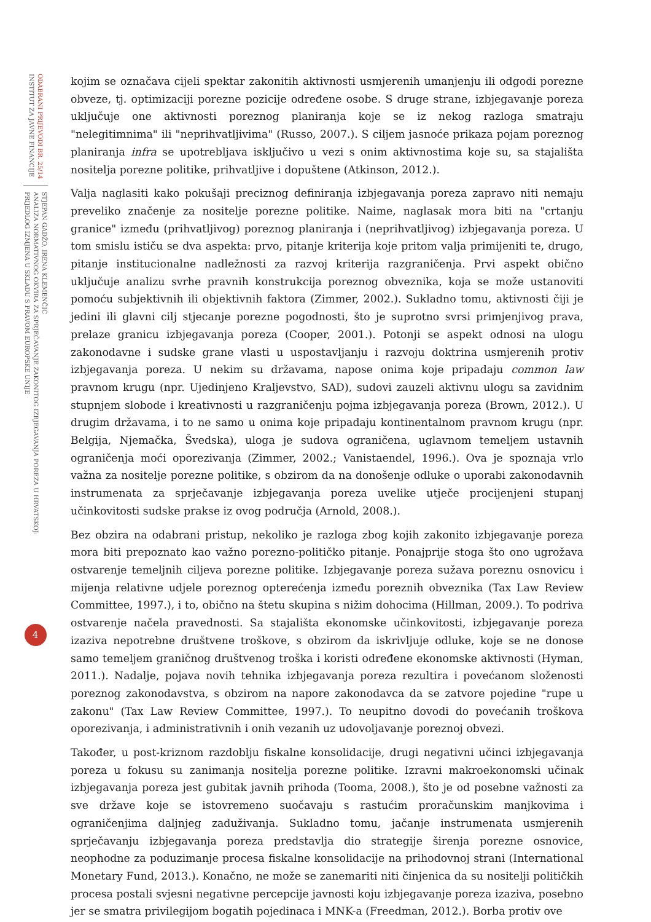ODABRANI PRIJEVODI BR. 25/14
INSTITUT ZA JAVNE FINANCIJE
STJEPAN GADŽO, IRENA KLEMENČIĆ
ANALIZA NORMATIVNOG OKVIRA ZA SPRJEČAVANJE ZAKONITOG IZBJEGAVANJA POREZA U HRVATSKOJ:
PRIJEDLOG IZMJENA U SKLADU S PRAVOM EUROPSKE UNIJE
4
kojim se označava cijeli spektar zakonitih aktivnosti usmjerenih umanjenju ili odgodi porezne obveze, tj. optimizaciji porezne pozicije određene osobe. S druge strane, izbjegavanje poreza uključuje one aktivnosti poreznog planiranja koje se iz nekog razloga smatraju "nelegitimnima" ili "neprihvatljivima" (Russo, 2007.). S ciljem jasnoće prikaza pojam poreznog planiranja infra se upotrebljava isključivo u vezi s onim aktivnostima koje su, sa stajališta nositelja porezne politike, prihvatljive i dopuštene (Atkinson, 2012.).
Valja naglasiti kako pokušaji preciznog definiranja izbjegavanja poreza zapravo niti nemaju preveliko značenje za nositelje porezne politike. Naime, naglasak mora biti na "crtanju granice" između (prihvatljivog) poreznog planiranja i (neprihvatljivog) izbjegavanja poreza. U tom smislu ističu se dva aspekta: prvo, pitanje kriterija koje pritom valja primijeniti te, drugo, pitanje institucionalne nadležnosti za razvoj kriterija razgraničenja. Prvi aspekt obično uključuje analizu svrhe pravnih konstrukcija poreznog obveznika, koja se može ustanoviti pomoću subjektivnih ili objektivnih faktora (Zimmer, 2002.). Sukladno tomu, aktivnosti čiji je jedini ili glavni cilj stjecanje porezne pogodnosti, što je suprotno svrsi primjenjivog prava, prelaze granicu izbjegavanja poreza (Cooper, 2001.). Potonji se aspekt odnosi na ulogu zakonodavne i sudske grane vlasti u uspostavljanju i razvoju doktrina usmjerenih protiv izbjegavanja poreza. U nekim su državama, napose onima koje pripadaju common law pravnom krugu (npr. Ujedinjeno Kraljevstvo, SAD), sudovi zauzeli aktivnu ulogu sa zavidnim stupnjem slobode i kreativnosti u razgraničenju pojma izbjegavanja poreza (Brown, 2012.). U drugim državama, i to ne samo u onima koje pripadaju kontinentalnom pravnom krugu (npr. Belgija, Njemačka, Švedska), uloga je sudova ograničena, uglavnom temeljem ustavnih ograničenja moći oporezivanja (Zimmer, 2002.; Vanistaendel, 1996.). Ova je spoznaja vrlo važna za nositelje porezne politike, s obzirom da na donošenje odluke o uporabi zakonodavnih instrumenata za sprječavanje izbjegavanja poreza uvelike utječe procijenjeni stupanj učinkovitosti sudske prakse iz ovog područja (Arnold, 2008.).
Bez obzira na odabrani pristup, nekoliko je razloga zbog kojih zakonito izbjegavanje poreza mora biti prepoznato kao važno porezno-političko pitanje. Ponajprije stoga što ono ugrožava ostvarenje temeljnih ciljeva porezne politike. Izbjegavanje poreza sužava poreznu osnovicu i mijenja relativne udjele poreznog opterećenja između poreznih obveznika (Tax Law Review Committee, 1997.), i to, obično na štetu skupina s nižim dohocima (Hillman, 2009.). To podriva ostvarenje načela pravednosti. Sa stajališta ekonomske učinkovitosti, izbjegavanje poreza izaziva nepotrebne društvene troškove, s obzirom da iskrivljuje odluke, koje se ne donose samo temeljem graničnog društvenog troška i koristi određene ekonomske aktivnosti (Hyman, 2011.). Nadalje, pojava novih tehnika izbjegavanja poreza rezultira i povećanom složenosti poreznog zakonodavstva, s obzirom na napore zakonodavca da se zatvore pojedine "rupe u zakonu" (Tax Law Review Committee, 1997.). To neupitno dovodi do povećanih troškova oporezivanja, i administrativnih i onih vezanih uz udovoljavanje poreznoj obvezi.
Također, u post-kriznom razdoblju fiskalne konsolidacije, drugi negativni učinci izbjegavanja poreza u fokusu su zanimanja nositelja porezne politike. Izravni makroekonomski učinak izbjegavanja poreza jest gubitak javnih prihoda (Tooma, 2008.), što je od posebne važnosti za sve države koje se istovremeno suočavaju s rastućim proračunskim manjkovima i ograničenjima daljnjeg zaduživanja. Sukladno tomu, jačanje instrumenata usmjerenih sprječavanju izbjegavanja poreza predstavlja dio strategije širenja porezne osnovice, neophodne za poduzimanje procesa fiskalne konsolidacije na prihodovnoj strani (International Monetary Fund, 2013.). Konačno, ne može se zanemariti niti činjenica da su nositelji političkih procesa postali svjesni negativne percepcije javnosti koju izbjegavanje poreza izaziva, posebno jer se smatra privilegijom bogatih pojedinaca i MNK-a (Freedman, 2012.). Borba protiv ove